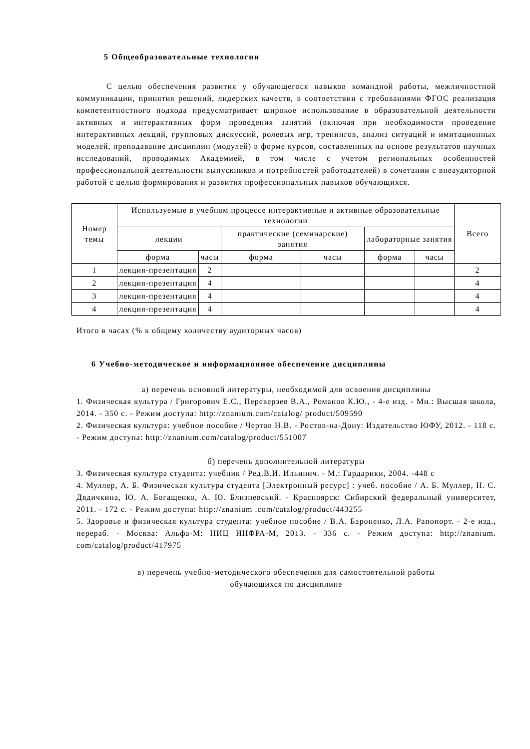5 Общеобразовательные технологии
С целью обеспечения развития у обучающегося навыков командной работы, межличностной коммуникации, принятия решений, лидерских качеств, в соответствии с требованиями ФГОС реализация компетентностного подхода предусматривает широкое использование в образовательной деятельности активных и интерактивных форм проведения занятий (включая при необходимости проведение интерактивных лекций, групповых дискуссий, ролевых игр, тренингов, анализ ситуаций и имитационных моделей, преподавание дисциплин (модулей) в форме курсов, составленных на основе результатов научных исследований, проводимых Академией, в том числе с учетом региональных особенностей профессиональной деятельности выпускников и потребностей работодателей) в сочетании с внеаудиторной работой с целью формирования и развития профессиональных навыков обучающихся.
| Номер темы | Используемые в учебном процессе интерактивные и активные образовательные технологии | | | | | | Всего |
| --- | --- | --- | --- | --- | --- | --- | --- |
| | лекции | | практические (семинарские) занятия | | лабораторные занятия | | |
| | форма | часы | форма | часы | форма | часы | |
| 1 | лекция-презентация | 2 | | | | | 2 |
| 2 | лекция-презентация | 4 | | | | | 4 |
| 3 | лекция-презентация | 4 | | | | | 4 |
| 4 | лекция-презентация | 4 | | | | | 4 |
Итого в часах (% к общему количеству аудиторных часов)
6 Учебно-методическое и информационное обеспечение дисциплины
а) перечень основной литературы, необходимой для освоения дисциплины
1. Физическая культура / Григорович Е.С., Переверзев В.А., Романов К.Ю., - 4-е изд. - Мн.: Высшая школа, 2014. - 350 с. - Режим доступа: http://znanium.com/catalog/ product/509590
2. Физическая культура: учебное пособие / Чертов Н.В. - Ростов-на-Дону: Издательство ЮФУ, 2012. - 118 с. - Режим доступа: http://znanium.com/catalog/product/551007
б) перечень дополнительной литературы
3. Физическая культура студента: учебник / Ред.В.И. Ильинич. - М.: Гардарики, 2004. -448 с
4. Муллер, А. Б. Физическая культура студента [Электронный ресурс] : учеб. пособие / А. Б. Муллер, Н. С. Дядичкина, Ю. А. Богащенко, А. Ю. Близневский. - Красноярск: Сибирский федеральный университет, 2011. - 172 с. - Режим доступа: http://znanium .com/catalog/product/443255
5. Здоровье и физическая культура студента: учебное пособие / В.А. Бароненко, Л.А. Рапопорт. - 2-е изд., перераб. - Москва: Альфа-М: НИЦ ИНФРА-М, 2013. - 336 с. - Режим доступа: http://znanium. com/catalog/product/417975
в) перечень учебно-методического обеспечения для самостоятельной работы
обучающихся по дисциплине